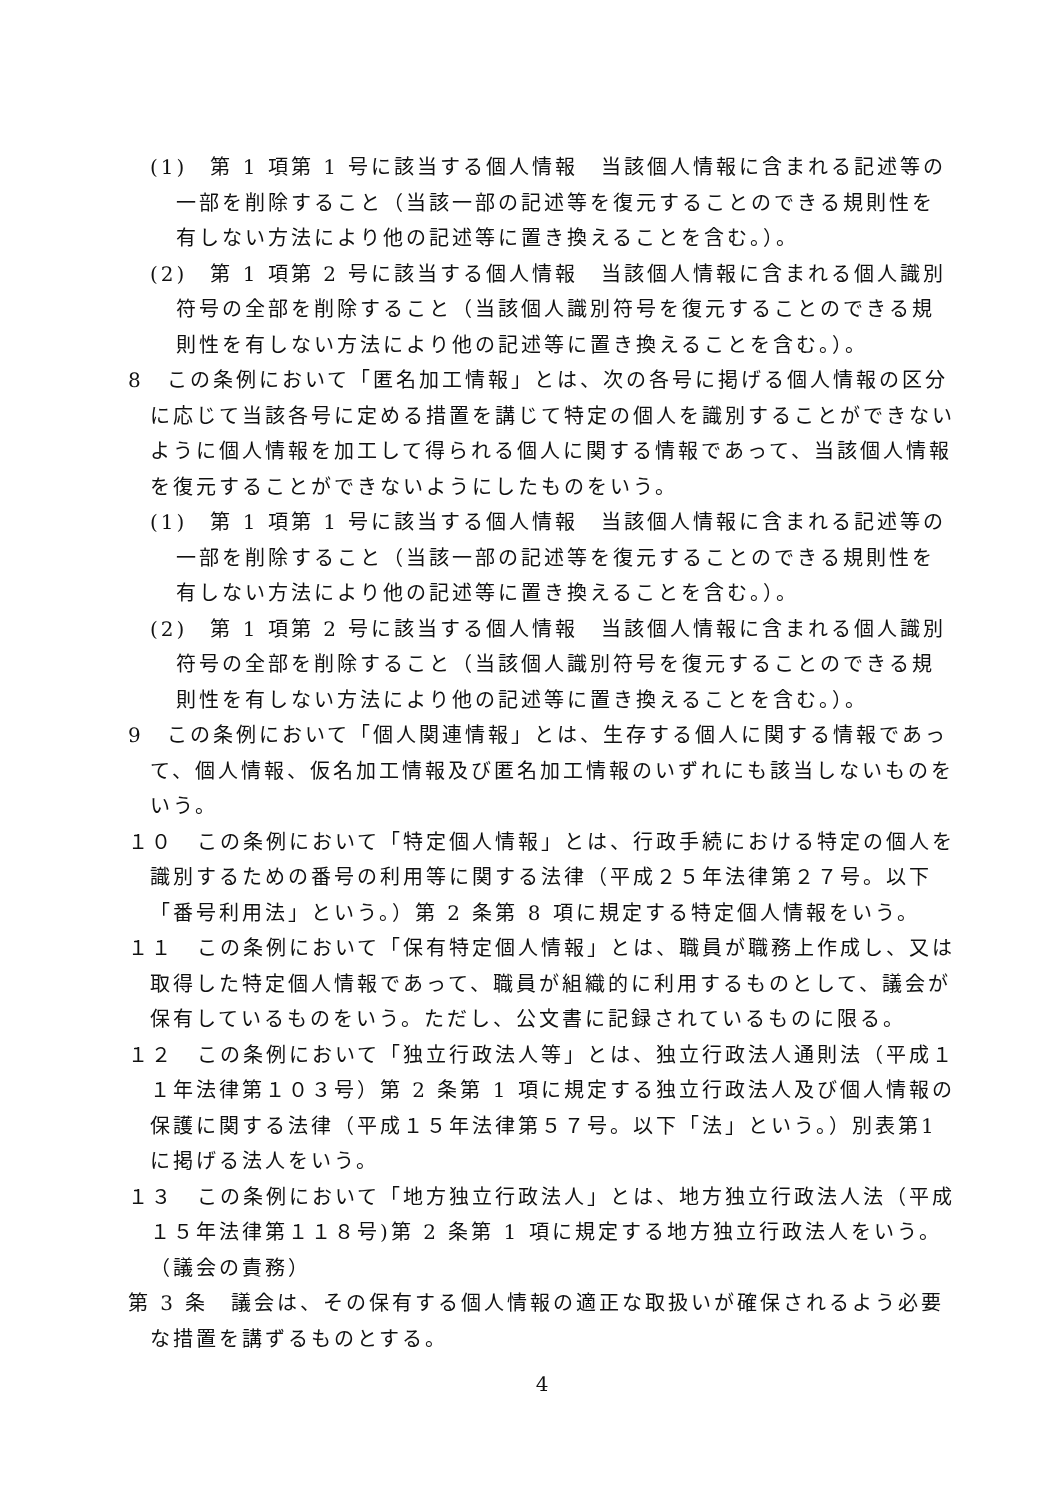(1)　第 1 項第 1 号に該当する個人情報　当該個人情報に含まれる記述等の一部を削除すること（当該一部の記述等を復元することのできる規則性を有しない方法により他の記述等に置き換えることを含む。）。
(2)　第 1 項第 2 号に該当する個人情報　当該個人情報に含まれる個人識別符号の全部を削除すること（当該個人識別符号を復元することのできる規則性を有しない方法により他の記述等に置き換えることを含む。）。
8　この条例において「匿名加工情報」とは、次の各号に掲げる個人情報の区分に応じて当該各号に定める措置を講じて特定の個人を識別することができないように個人情報を加工して得られる個人に関する情報であって、当該個人情報を復元することができないようにしたものをいう。
(1)　第 1 項第 1 号に該当する個人情報　当該個人情報に含まれる記述等の一部を削除すること（当該一部の記述等を復元することのできる規則性を有しない方法により他の記述等に置き換えることを含む。）。
(2)　第 1 項第 2 号に該当する個人情報　当該個人情報に含まれる個人識別符号の全部を削除すること（当該個人識別符号を復元することのできる規則性を有しない方法により他の記述等に置き換えることを含む。）。
9　この条例において「個人関連情報」とは、生存する個人に関する情報であって、個人情報、仮名加工情報及び匿名加工情報のいずれにも該当しないものをいう。
１０　この条例において「特定個人情報」とは、行政手続における特定の個人を識別するための番号の利用等に関する法律（平成２５年法律第２７号。以下「番号利用法」という。）第 2 条第 8 項に規定する特定個人情報をいう。
１１　この条例において「保有特定個人情報」とは、職員が職務上作成し、又は取得した特定個人情報であって、職員が組織的に利用するものとして、議会が保有しているものをいう。ただし、公文書に記録されているものに限る。
１２　この条例において「独立行政法人等」とは、独立行政法人通則法（平成１１年法律第１０３号）第 2 条第 1 項に規定する独立行政法人及び個人情報の保護に関する法律（平成１５年法律第５７号。以下「法」という。）別表第1に掲げる法人をいう。
１３　この条例において「地方独立行政法人」とは、地方独立行政法人法（平成１５年法律第１１８号)第 2 条第 1 項に規定する地方独立行政法人をいう。
（議会の責務）
第 3 条　議会は、その保有する個人情報の適正な取扱いが確保されるよう必要な措置を講ずるものとする。
4